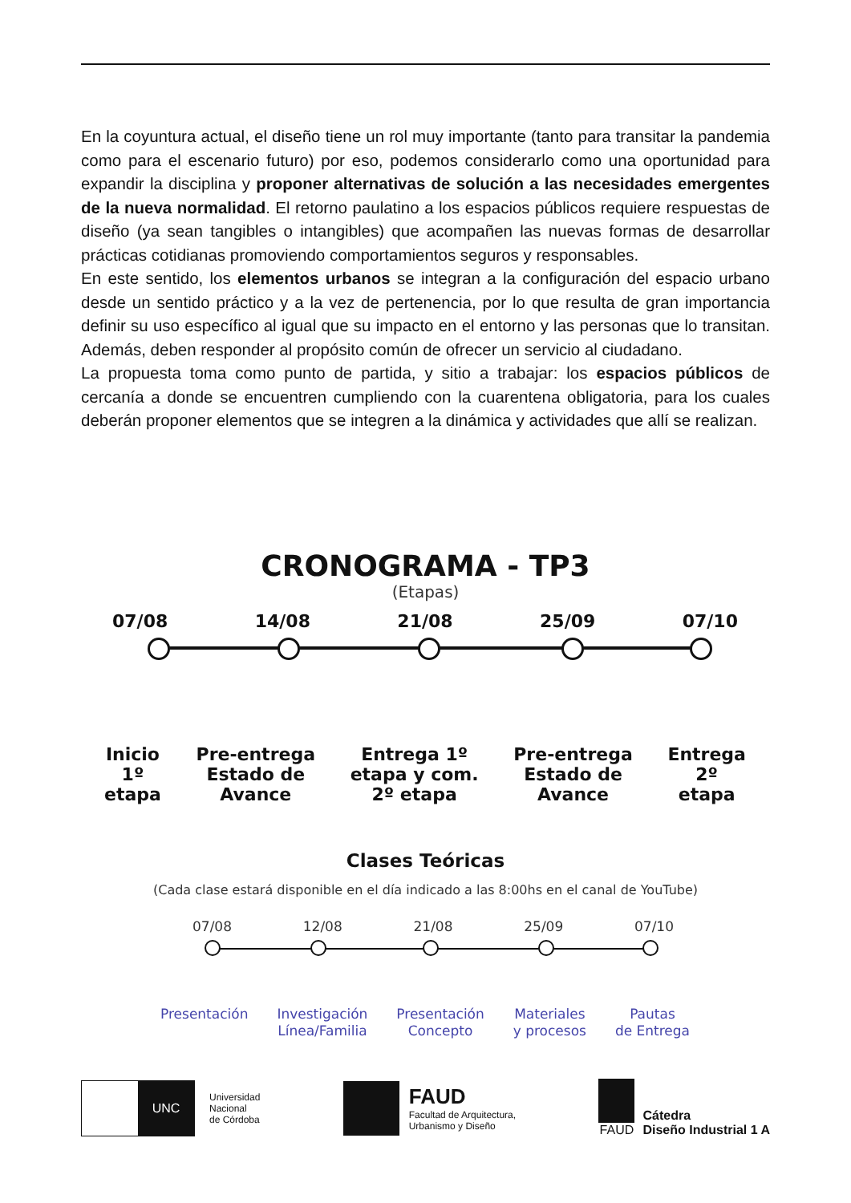En la coyuntura actual, el diseño tiene un rol muy importante (tanto para transitar la pandemia como para el escenario futuro) por eso, podemos considerarlo como una oportunidad para expandir la disciplina y proponer alternativas de solución a las necesidades emergentes de la nueva normalidad. El retorno paulatino a los espacios públicos requiere respuestas de diseño (ya sean tangibles o intangibles) que acompañen las nuevas formas de desarrollar prácticas cotidianas promoviendo comportamientos seguros y responsables.
En este sentido, los elementos urbanos se integran a la configuración del espacio urbano desde un sentido práctico y a la vez de pertenencia, por lo que resulta de gran importancia definir su uso específico al igual que su impacto en el entorno y las personas que lo transitan. Además, deben responder al propósito común de ofrecer un servicio al ciudadano.
La propuesta toma como punto de partida, y sitio a trabajar: los espacios públicos de cercanía a donde se encuentren cumpliendo con la cuarentena obligatoria, para los cuales deberán proponer elementos que se integren a la dinámica y actividades que allí se realizan.
CRONOGRAMA - TP3
(Etapas)
07/08 14/08 21/08 25/09 07/10
Inicio
1º
etapa
Pre-entrega
Estado de
Avance
Entrega 1º
etapa y com.
2º etapa
Pre-entrega
Estado de
Avance
Entrega
2º
etapa
Clases Teóricas
(Cada clase estará disponible en el día indicado a las 8:00hs en el canal de YouTube)
07/08 12/08 21/08 25/09 07/10
Presentación Investigación
Línea/Familia
Presentación
Concepto
Materiales
y procesos
Pautas
de Entrega
UNC
Universidad
Nacional
de Córdoba
FAUD
Facultad de Arquitectura,
Urbanismo y Diseño
FAUD
Cátedra
Diseño Industrial 1 A